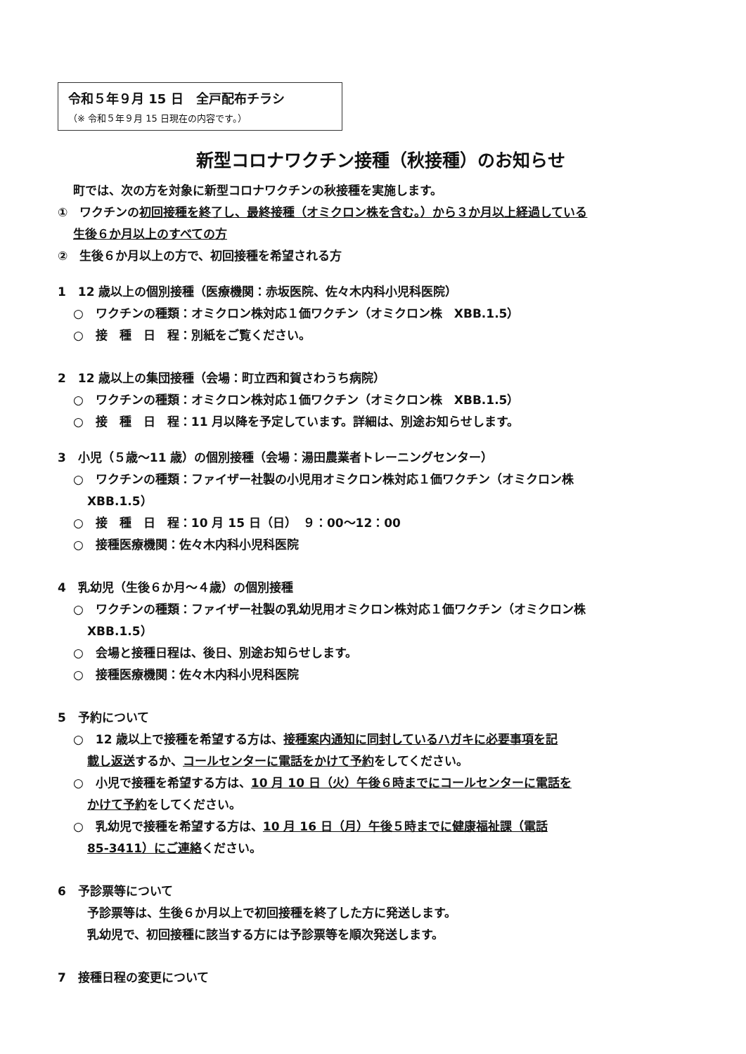令和５年９月 15 日　全戸配布チラシ
（※ 令和５年９月 15 日現在の内容です。）
新型コロナワクチン接種（秋接種）のお知らせ
町では、次の方を対象に新型コロナワクチンの秋接種を実施します。
①　ワクチンの初回接種を終了し、最終接種（オミクロン株を含む。）から３か月以上経過している
生後６か月以上のすべての方
②　生後６か月以上の方で、初回接種を希望される方
1　12 歳以上の個別接種（医療機関：赤坂医院、佐々木内科小児科医院）
○　ワクチンの種類：オミクロン株対応１価ワクチン（オミクロン株　XBB.1.5）
○　接　種　日　程：別紙をご覧ください。
2　12 歳以上の集団接種（会場：町立西和賀さわうち病院）
○　ワクチンの種類：オミクロン株対応１価ワクチン（オミクロン株　XBB.1.5）
○　接　種　日　程：11 月以降を予定しています。詳細は、別途お知らせします。
3　小児（５歳～11 歳）の個別接種（会場：湯田農業者トレーニングセンター）
○　ワクチンの種類：ファイザー社製の小児用オミクロン株対応１価ワクチン（オミクロン株
XBB.1.5）
○　接　種　日　程：10 月 15 日（日）　９：00～12：00
○　接種医療機関：佐々木内科小児科医院
4　乳幼児（生後６か月～４歳）の個別接種
○　ワクチンの種類：ファイザー社製の乳幼児用オミクロン株対応１価ワクチン（オミクロン株
XBB.1.5）
○　会場と接種日程は、後日、別途お知らせします。
○　接種医療機関：佐々木内科小児科医院
5　予約について
○　12 歳以上で接種を希望する方は、接種案内通知に同封しているハガキに必要事項を記
載し返送するか、コールセンターに電話をかけて予約をしてください。
○　小児で接種を希望する方は、10 月 10 日（火）午後６時までにコールセンターに電話を
かけて予約をしてください。
○　乳幼児で接種を希望する方は、10 月 16 日（月）午後５時までに健康福祉課（電話
85-3411）にご連絡ください。
6　予診票等について
予診票等は、生後６か月以上で初回接種を終了した方に発送します。
乳幼児で、初回接種に該当する方には予診票等を順次発送します。
7　接種日程の変更について